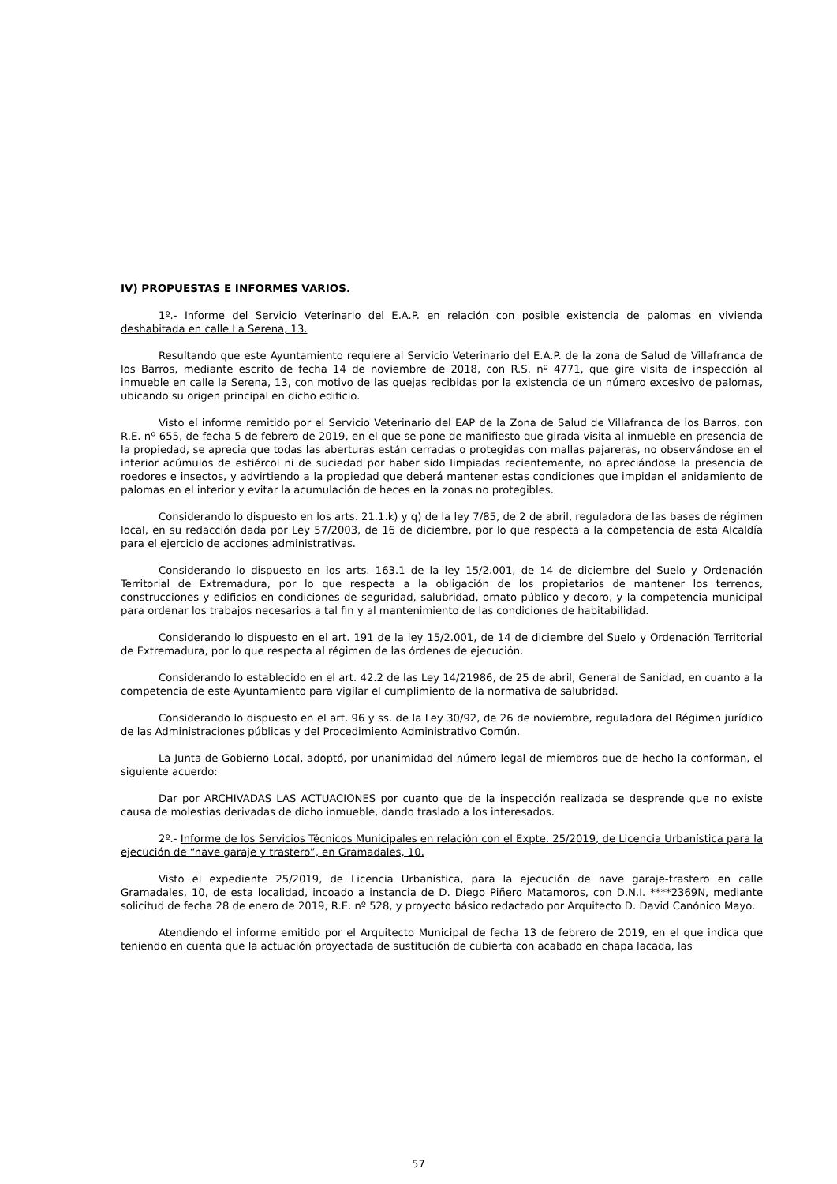IV) PROPUESTAS E INFORMES VARIOS.
1º.- Informe del Servicio Veterinario del E.A.P. en relación con posible existencia de palomas en vivienda deshabitada en calle La Serena, 13.
Resultando que este Ayuntamiento requiere al Servicio Veterinario del E.A.P. de la zona de Salud de Villafranca de los Barros, mediante escrito de fecha 14 de noviembre de 2018, con R.S. nº 4771, que gire visita de inspección al inmueble en calle la Serena, 13, con motivo de las quejas recibidas por la existencia de un número excesivo de palomas, ubicando su origen principal en dicho edificio.
Visto el informe remitido por el Servicio Veterinario del EAP de la Zona de Salud de Villafranca de los Barros, con R.E. nº 655, de fecha 5 de febrero de 2019, en el que se pone de manifiesto que girada visita al inmueble en presencia de la propiedad, se aprecia que todas las aberturas están cerradas o protegidas con mallas pajareras, no observándose en el interior acúmulos de estiércol ni de suciedad por haber sido limpiadas recientemente, no apreciándose la presencia de roedores e insectos, y advirtiendo a la propiedad que deberá mantener estas condiciones que impidan el anidamiento de palomas en el interior y evitar la acumulación de heces en la zonas no protegibles.
Considerando lo dispuesto en los arts. 21.1.k) y q) de la ley 7/85, de 2 de abril, reguladora de las bases de régimen local, en su redacción dada por Ley 57/2003, de 16 de diciembre, por lo que respecta a la competencia de esta Alcaldía para el ejercicio de acciones administrativas.
Considerando lo dispuesto en los arts. 163.1 de la ley 15/2.001, de 14 de diciembre del Suelo y Ordenación Territorial de Extremadura, por lo que respecta a la obligación de los propietarios de mantener los terrenos, construcciones y edificios en condiciones de seguridad, salubridad, ornato público y decoro, y la competencia municipal para ordenar los trabajos necesarios a tal fin y al mantenimiento de las condiciones de habitabilidad.
Considerando lo dispuesto en el art. 191 de la ley 15/2.001, de 14 de diciembre del Suelo y Ordenación Territorial de Extremadura, por lo que respecta al régimen de las órdenes de ejecución.
Considerando lo establecido en el art. 42.2 de las Ley 14/21986, de 25 de abril, General de Sanidad, en cuanto a la competencia de este Ayuntamiento para vigilar el cumplimiento de la normativa de salubridad.
Considerando lo dispuesto en el art. 96 y ss. de la Ley 30/92, de 26 de noviembre, reguladora del Régimen jurídico de las Administraciones públicas y del Procedimiento Administrativo Común.
La Junta de Gobierno Local, adoptó, por unanimidad del número legal de miembros que de hecho la conforman, el siguiente acuerdo:
Dar por ARCHIVADAS LAS ACTUACIONES por cuanto que de la inspección realizada se desprende que no existe causa de molestias derivadas de dicho inmueble, dando traslado a los interesados.
2º.- Informe de los Servicios Técnicos Municipales en relación con el Expte. 25/2019, de Licencia Urbanística para la ejecución de “nave garaje y trastero”, en Gramadales, 10.
Visto el expediente 25/2019, de Licencia Urbanística, para la ejecución de nave garaje-trastero en calle Gramadales, 10, de esta localidad, incoado a instancia de D. Diego Piñero Matamoros, con D.N.I. ****2369N, mediante solicitud de fecha 28 de enero de 2019, R.E. nº 528, y proyecto básico redactado por Arquitecto D. David Canónico Mayo.
Atendiendo el informe emitido por el Arquitecto Municipal de fecha 13 de febrero de 2019, en el que indica que teniendo en cuenta que la actuación proyectada de sustitución de cubierta con acabado en chapa lacada, las
57